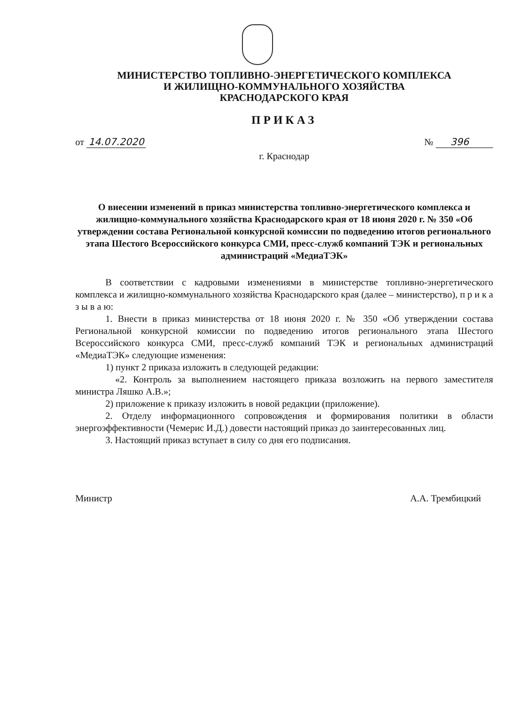МИНИСТЕРСТВО ТОПЛИВНО-ЭНЕРГЕТИЧЕСКОГО КОМПЛЕКСА
И ЖИЛИЩНО-КОММУНАЛЬНОГО ХОЗЯЙСТВА
КРАСНОДАРСКОГО КРАЯ
ПРИКАЗ
от 14.07.2020 № 396
г. Краснодар
О внесении изменений в приказ министерства топливно-энергетического комплекса и жилищно-коммунального хозяйства Краснодарского края от 18 июня 2020 г. № 350 «Об утверждении состава Региональной конкурсной комиссии по подведению итогов регионального этапа Шестого Всероссийского конкурса СМИ, пресс-служб компаний ТЭК и региональных администраций «МедиаТЭК»
В соответствии с кадровыми изменениями в министерстве топливно-энергетического комплекса и жилищно-коммунального хозяйства Краснодарского края (далее – министерство), п р и к а з ы в а ю:
1. Внести в приказ министерства от 18 июня 2020 г. № 350 «Об утверждении состава Региональной конкурсной комиссии по подведению итогов регионального этапа Шестого Всероссийского конкурса СМИ, пресс-служб компаний ТЭК и региональных администраций «МедиаТЭК» следующие изменения:
1) пункт 2 приказа изложить в следующей редакции:
«2. Контроль за выполнением настоящего приказа возложить на первого заместителя министра Ляшко А.В.»;
2) приложение к приказу изложить в новой редакции (приложение).
2. Отделу информационного сопровождения и формирования политики в области энергоэффективности (Чемерис И.Д.) довести настоящий приказ до заинтересованных лиц.
3. Настоящий приказ вступает в силу со дня его подписания.
Министр А.А. Трембицкий